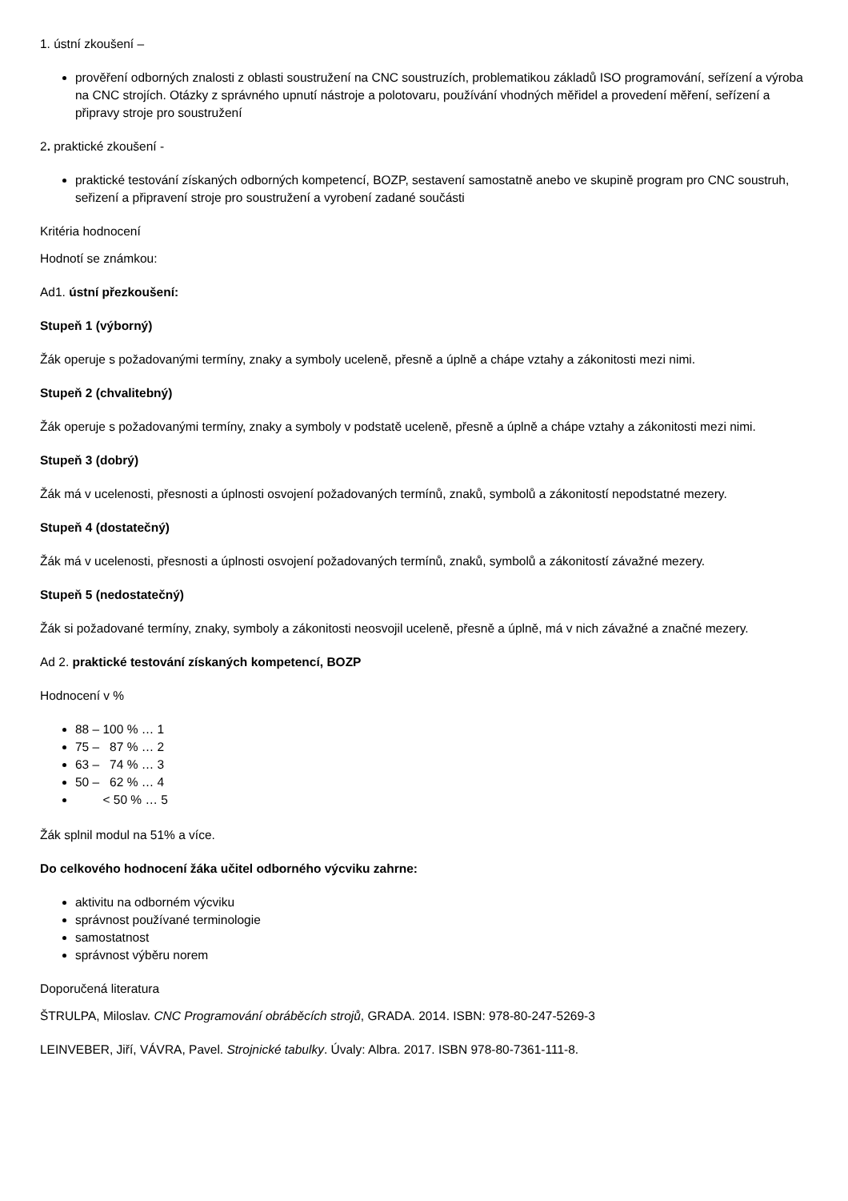1. ústní zkoušení –
prověření odborných znalosti z oblasti soustružení na CNC soustruzích, problematikou základů ISO programování, seřízení a výroba na CNC strojích. Otázky z správného upnutí nástroje a polotovaru, používání vhodných měřidel a provedení měření, seřízení a připravy stroje pro soustružení
2. praktické zkoušení -
praktické testování získaných odborných kompetencí, BOZP, sestavení samostatně anebo ve skupině program pro CNC soustruh, seřizení a připravení stroje pro soustružení a vyrobení zadané součásti
Kritéria hodnocení
Hodnotí se známkou:
Ad1. ústní přezkoušení:
Stupeň 1 (výborný)
Žák operuje s požadovanými termíny, znaky a symboly uceleně, přesně a úplně a chápe vztahy a zákonitosti mezi nimi.
Stupeň 2 (chvalitebný)
Žák operuje s požadovanými termíny, znaky a symboly v podstatě uceleně, přesně a úplně a chápe vztahy a zákonitosti mezi nimi.
Stupeň 3 (dobrý)
Žák má v ucelenosti, přesnosti a úplnosti osvojení požadovaných termínů, znaků, symbolů a zákonitostí nepodstatné mezery.
Stupeň 4 (dostatečný)
Žák má v ucelenosti, přesnosti a úplnosti osvojení požadovaných termínů, znaků, symbolů a zákonitostí závažné mezery.
Stupeň 5 (nedostatečný)
Žák si požadované termíny, znaky, symboly a zákonitosti neosvojil uceleně, přesně a úplně, má v nich závažné a značné mezery.
Ad 2. praktické testování získaných kompetencí, BOZP
Hodnocení v %
88 – 100 % … 1
75 – 87 % … 2
63 – 74 % … 3
50 – 62 % … 4
< 50 % … 5
Žák splnil modul na 51% a více.
Do celkového hodnocení žáka učitel odborného výcviku zahrne:
aktivitu na odborném výcviku
správnost používané terminologie
samostatnost
správnost výběru norem
Doporučená literatura
ŠTRULPA, Miloslav. CNC Programování obráběcích strojů, GRADA. 2014. ISBN: 978-80-247-5269-3
LEINVEBER, Jiří, VÁVRA, Pavel. Strojnické tabulky. Úvaly: Albra. 2017. ISBN 978-80-7361-111-8.